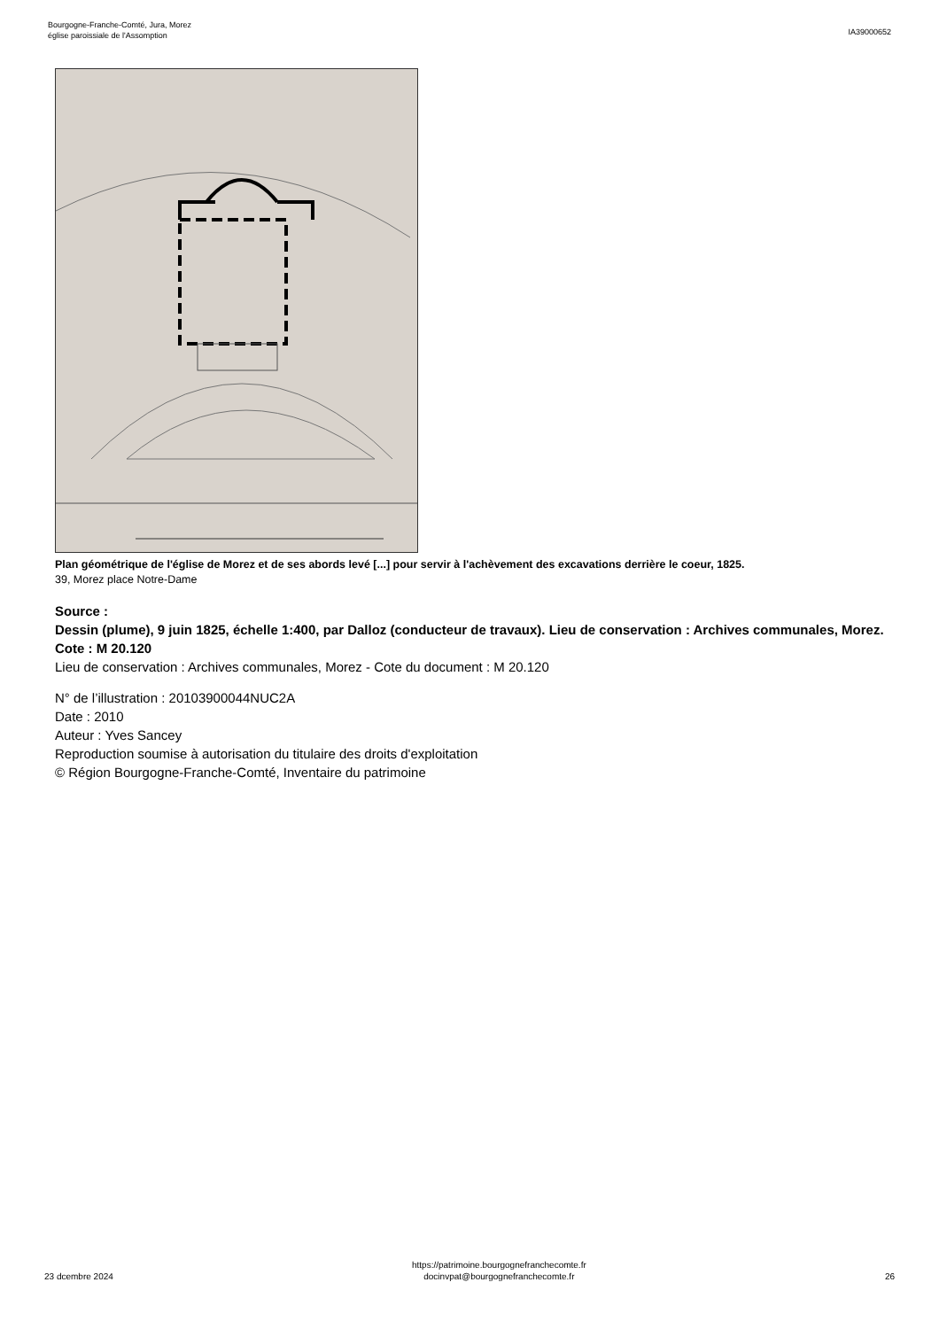Bourgogne-Franche-Comté, Jura, Morez
église paroissiale de l'Assomption
IA39000652
Plan géométrique de l'église de Morez et de ses abords levé [...] pour servir à l'achèvement des excavations derrière le coeur, 1825.
39, Morez place Notre-Dame
Source :
Dessin (plume), 9 juin 1825, échelle 1:400, par Dalloz (conducteur de travaux). Lieu de conservation : Archives communales, Morez. Cote : M 20.120
Lieu de conservation : Archives communales, Morez - Cote du document : M 20.120
N° de l’illustration : 20103900044NUC2A
Date : 2010
Auteur : Yves Sancey
Reproduction soumise à autorisation du titulaire des droits d'exploitation
© Région Bourgogne-Franche-Comté, Inventaire du patrimoine
23 dcembre 2024
https://patrimoine.bourgognefranchecomte.fr
docinvpat@bourgognefranchecomte.fr
26